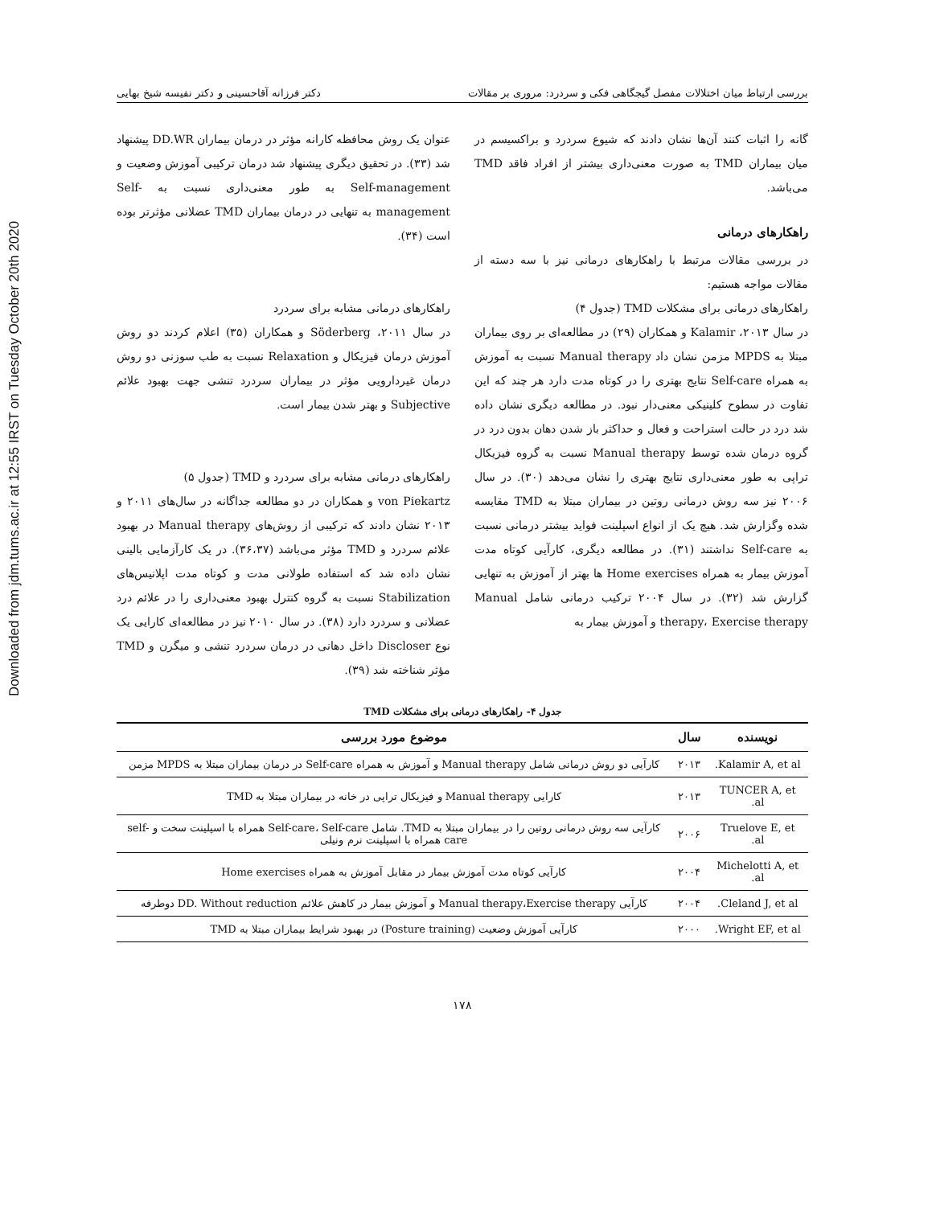Downloaded from jdm.tums.ac.ir at 12:55 IRST on Tuesday October 20th 2020
بررسی ارتباط میان اختلالات مفصل گیجگاهی فکی و سردرد: مروری بر مقالات دکتر فرزانه آقاحسینی و دکتر نفیسه شیخ بهایی
گانه را اثبات کنند آن‌ها نشان دادند که شیوع سردرد و براکسیسم در میان بیماران TMD به صورت معنی‌داری بیشتر از افراد فاقد TMD می‌باشد.
راهکارهای درمانی
در بررسی مقالات مرتبط با راهکارهای درمانی نیز با سه دسته از مقالات مواجه هستیم:
راهکارهای درمانی برای مشکلات TMD (جدول ۴)
در سال ۲۰۱۳، Kalamir و همکاران (۲۹) در مطالعه‌ای بر روی بیماران مبتلا به MPDS مزمن نشان داد Manual therapy نسبت به آموزش به همراه Self-care نتایج بهتری را در کوتاه مدت دارد هر چند که این تفاوت در سطوح کلینیکی معنی‌دار نبود. در مطالعه دیگری نشان داده شد درد در حالت استراحت و فعال و حداکثر باز شدن دهان بدون درد در گروه درمان شده توسط Manual therapy نسبت به گروه فیزیکال تراپی به طور معنی‌داری نتایج بهتری را نشان می‌دهد (۳۰). در سال ۲۰۰۶ نیز سه روش درمانی روتین در بیماران مبتلا به TMD مقایسه شده وگزارش شد. هیچ یک از انواع اسپلینت فواید بیشتر درمانی نسبت به Self-care نداشتند (۳۱). در مطالعه دیگری، کارآیی کوتاه مدت آموزش بیمار به همراه Home exercises ها بهتر از آموزش به تنهایی گزارش شد (۳۲). در سال ۲۰۰۴ ترکیب درمانی شامل Manual therapy، Exercise therapy و آموزش بیمار به
عنوان یک روش محافظه کارانه مؤثر در درمان بیماران DD.WR پیشنهاد شد (۳۳). در تحقیق دیگری پیشنهاد شد درمان ترکیبی آموزش وضعیت و Self-management به طور معنی‌داری نسبت به Self-management به تنهایی در درمان بیماران TMD عضلانی مؤثرتر بوده است (۳۴).
راهکارهای درمانی مشابه برای سردرد
در سال ۲۰۱۱، Söderberg و همکاران (۳۵) اعلام کردند دو روش آموزش درمان فیزیکال و Relaxation نسبت به طب سوزنی دو روش درمان غیردارویی مؤثر در بیماران سردرد تنشی جهت بهبود علائم Subjective و بهتر شدن بیمار است.
راهکارهای درمانی مشابه برای سردرد و TMD (جدول ۵)
von Piekartz و همکاران در دو مطالعه جداگانه در سال‌های ۲۰۱۱ و ۲۰۱۳ نشان دادند که ترکیبی از روش‌های Manual therapy در بهبود علائم سردرد و TMD مؤثر می‌باشد (۳۶،۳۷). در یک کارآزمایی بالینی نشان داده شد که استفاده طولانی مدت و کوتاه مدت اپلانیس‌های Stabilization نسبت به گروه کنترل بهبود معنی‌داری را در علائم درد عضلانی و سردرد دارد (۳۸). در سال ۲۰۱۰ نیز در مطالعه‌ای کارایی یک نوع Discloser داخل دهانی در درمان سردرد تنشی و میگرن و TMD مؤثر شناخته شد (۳۹).
جدول ۴- راهکارهای درمانی برای مشکلات TMD
| نویسنده | سال | موضوع مورد بررسی |
| --- | --- | --- |
| Kalamir A, et al. | ۲۰۱۳ | کارآیی دو روش درمانی شامل Manual therapy و آموزش به همراه Self-care در درمان بیماران مبتلا به MPDS مزمن |
| TUNCER A, et al. | ۲۰۱۳ | کارایی Manual therapy و فیزیکال تراپی در خانه در بیماران مبتلا به TMD |
| Truelove E, et al. | ۲۰۰۶ | کارآیی سه روش درمانی روتین را در بیماران مبتلا به TMD. شامل Self-care، Self-care همراه با اسپلینت سخت و self-care همراه با اسپلینت نرم ونیلی |
| Michelotti A, et al. | ۲۰۰۴ | کارآیی کوتاه مدت آموزش بیمار در مقابل آموزش به همراه Home exercises |
| Cleland J, et al. | ۲۰۰۴ | کارآیی Manual therapy،Exercise therapy و آموزش بیمار در کاهش علائم DD. Without reduction دوطرفه |
| Wright EF, et al. | ۲۰۰۰ | کارآیی آموزش وضعیت (Posture training) در بهبود شرایط بیماران مبتلا به TMD |
۱۷۸